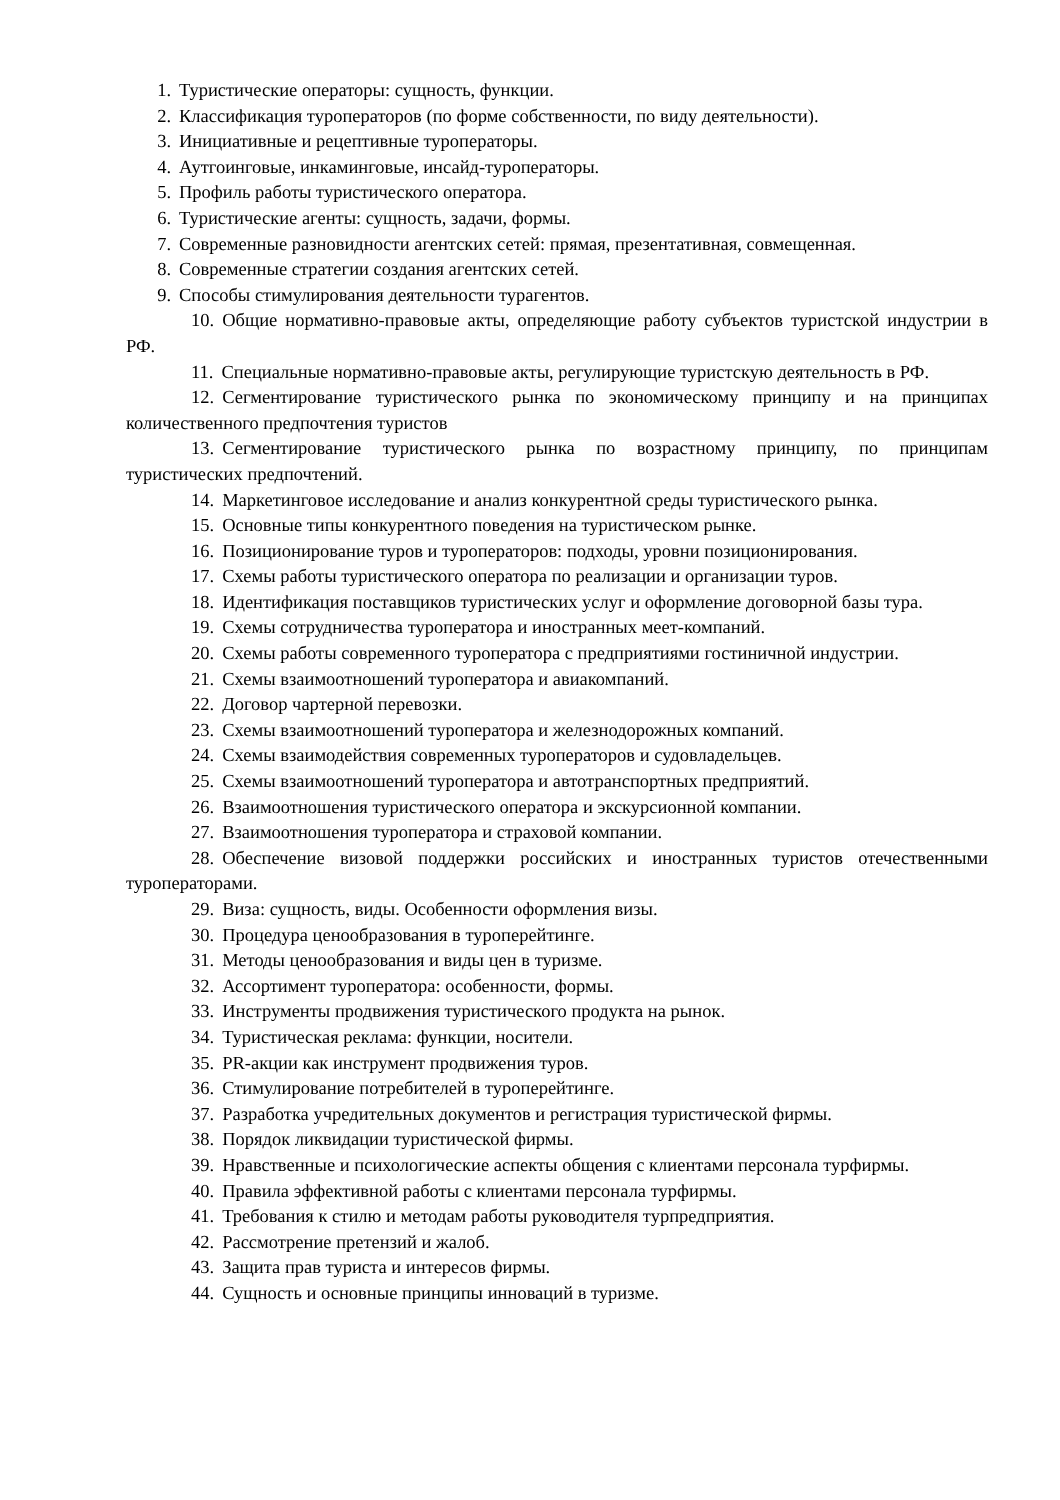1. Туристические операторы: сущность, функции.
2. Классификация туроператоров (по форме собственности, по виду деятельности).
3. Инициативные и рецептивные туроператоры.
4. Аутгоинговые, инкаминговые, инсайд-туроператоры.
5. Профиль работы туристического оператора.
6. Туристические агенты: сущность, задачи, формы.
7. Современные разновидности агентских сетей: прямая, презентативная, совмещенная.
8. Современные стратегии создания агентских сетей.
9. Способы стимулирования деятельности турагентов.
10. Общие нормативно-правовые акты, определяющие работу субъектов туристской индустрии в РФ.
11. Специальные нормативно-правовые акты, регулирующие туристскую деятельность в РФ.
12. Сегментирование туристического рынка по экономическому принципу и на принципах количественного предпочтения туристов
13. Сегментирование туристического рынка по возрастному принципу, по принципам туристических предпочтений.
14. Маркетинговое исследование и анализ конкурентной среды туристического рынка.
15. Основные типы конкурентного поведения на туристическом рынке.
16. Позиционирование туров и туроператоров: подходы, уровни позиционирования.
17. Схемы работы туристического оператора по реализации и организации туров.
18. Идентификация поставщиков туристических услуг и оформление договорной базы тура.
19. Схемы сотрудничества туроператора и иностранных меет-компаний.
20. Схемы работы современного туроператора с предприятиями гостиничной индустрии.
21. Схемы взаимоотношений туроператора и авиакомпаний.
22. Договор чартерной перевозки.
23. Схемы взаимоотношений туроператора и железнодорожных компаний.
24. Схемы взаимодействия современных туроператоров и судовладельцев.
25. Схемы взаимоотношений туроператора и автотранспортных предприятий.
26. Взаимоотношения туристического оператора и экскурсионной компании.
27. Взаимоотношения туроператора и страховой компании.
28. Обеспечение визовой поддержки российских и иностранных туристов отечественными туроператорами.
29. Виза: сущность, виды. Особенности оформления визы.
30. Процедура ценообразования в туроперейтинге.
31. Методы ценообразования и виды цен в туризме.
32. Ассортимент туроператора: особенности, формы.
33. Инструменты продвижения туристического продукта на рынок.
34. Туристическая реклама: функции, носители.
35. PR-акции как инструмент продвижения туров.
36. Стимулирование потребителей в туроперейтинге.
37. Разработка учредительных документов и регистрация туристической фирмы.
38. Порядок ликвидации туристической фирмы.
39. Нравственные и психологические аспекты общения с клиентами персонала турфирмы.
40. Правила эффективной работы с клиентами персонала турфирмы.
41. Требования к стилю и методам работы руководителя турпредприятия.
42. Рассмотрение претензий и жалоб.
43. Защита прав туриста и интересов фирмы.
44. Сущность и основные принципы инноваций в туризме.